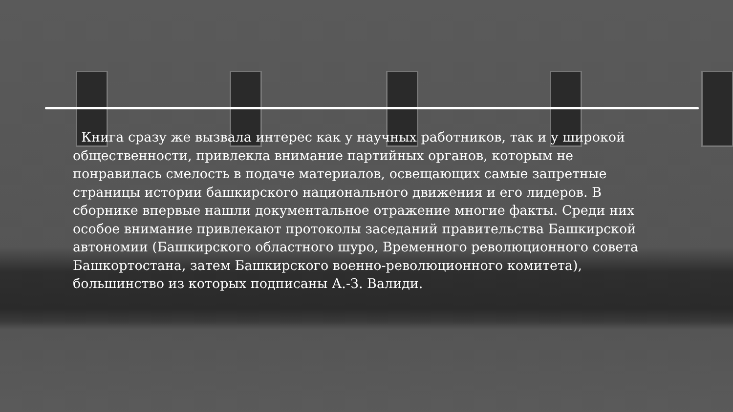Книга сразу же вызвала интерес как у научных работников, так и у широкой общественности, привлекла внимание партийных органов, которым не понравилась смелость в подаче материалов, освещающих самые запретные страницы истории башкирского национального движения и его лидеров. В сборнике впервые нашли документальное отражение многие факты. Среди них особое внимание привлекают протоколы заседаний правительства Башкирской автономии (Башкирского областного шуро, Временного революционного совета Башкортостана, затем Башкирского военно-революционного комитета), большинство из которых подписаны А.-З. Валиди.